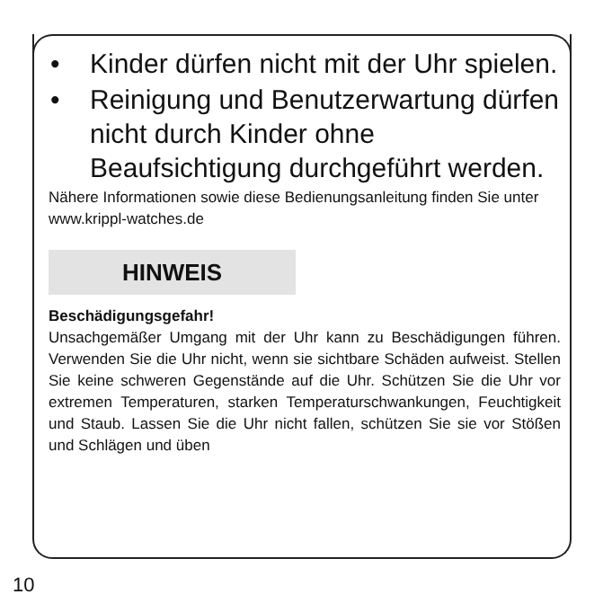• Kinder dürfen nicht mit der Uhr spielen.
• Reinigung und Benutzerwartung dürfen nicht durch Kinder ohne Beaufsichtigung durchgeführt werden.
Nähere Informationen sowie diese Bedienungsanleitung finden Sie unter www.krippl-watches.de
HINWEIS
Beschädigungsgefahr!
Unsachgemäßer Umgang mit der Uhr kann zu Beschädigungen führen. Verwenden Sie die Uhr nicht, wenn sie sichtbare Schäden aufweist. Stellen Sie keine schweren Gegenstände auf die Uhr. Schützen Sie die Uhr vor extremen Temperaturen, starken Temperaturschwankungen, Feuchtigkeit und Staub. Lassen Sie die Uhr nicht fallen, schützen Sie sie vor Stößen und Schlägen und üben
10